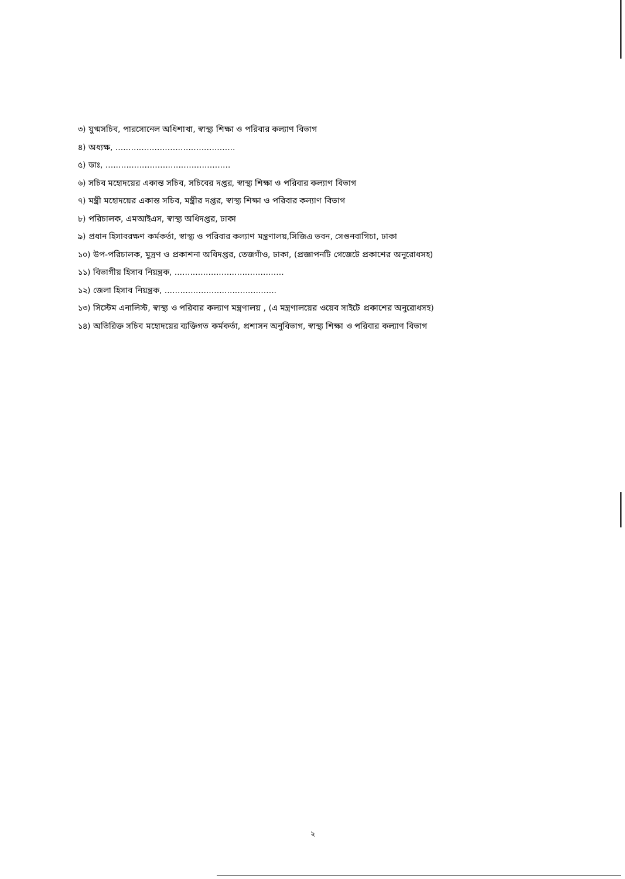৩) যুগ্মসচিব, পারসোনেল অধিশাখা, স্বাস্থ্য শিক্ষা ও পরিবার কল্যাণ বিভাগ
৪) অধ্যক্ষ, ..............................................
৫) ডাঃ, ................................................
৬) সচিব মহোদয়ের একান্ত সচিব, সচিবের দপ্তর, স্বাস্থ্য শিক্ষা ও পরিবার কল্যাণ বিভাগ
৭) মন্ত্রী মহোদয়ের একান্ত সচিব, মন্ত্রীর দপ্তর, স্বাস্থ্য শিক্ষা ও পরিবার কল্যাণ বিভাগ
৮) পরিচালক, এমআইএস, স্বাস্থ্য অধিদপ্তর, ঢাকা
৯) প্রধান হিসাবরক্ষণ কর্মকর্তা, স্বাস্থ্য ও পরিবার কল্যাণ মন্ত্রণালয়,সিজিএ ভবন, সেগুনবাগিচা, ঢাকা
১০) উপ-পরিচালক, মুদ্রণ ও প্রকাশনা অধিদপ্তর, তেজগাঁও, ঢাকা, (প্রজ্ঞাপনটি গেজেটে প্রকাশের অনুরোধসহ)
১১) বিভাগীয় হিসাব নিয়ন্ত্রক, ..........................................
১২) জেলা হিসাব নিয়ন্ত্রক, ...........................................
১৩) সিস্টেম এনালিস্ট, স্বাস্থ্য ও পরিবার কল্যাণ মন্ত্রণালয় , (এ মন্ত্রণালয়ের ওয়েব সাইটে প্রকাশের অনুরোধসহ)
১৪) অতিরিক্ত সচিব মহোদয়ের ব্যক্তিগত কর্মকর্তা, প্রশাসন অনুবিভাগ, স্বাস্থ্য শিক্ষা ও পরিবার কল্যাণ বিভাগ
২